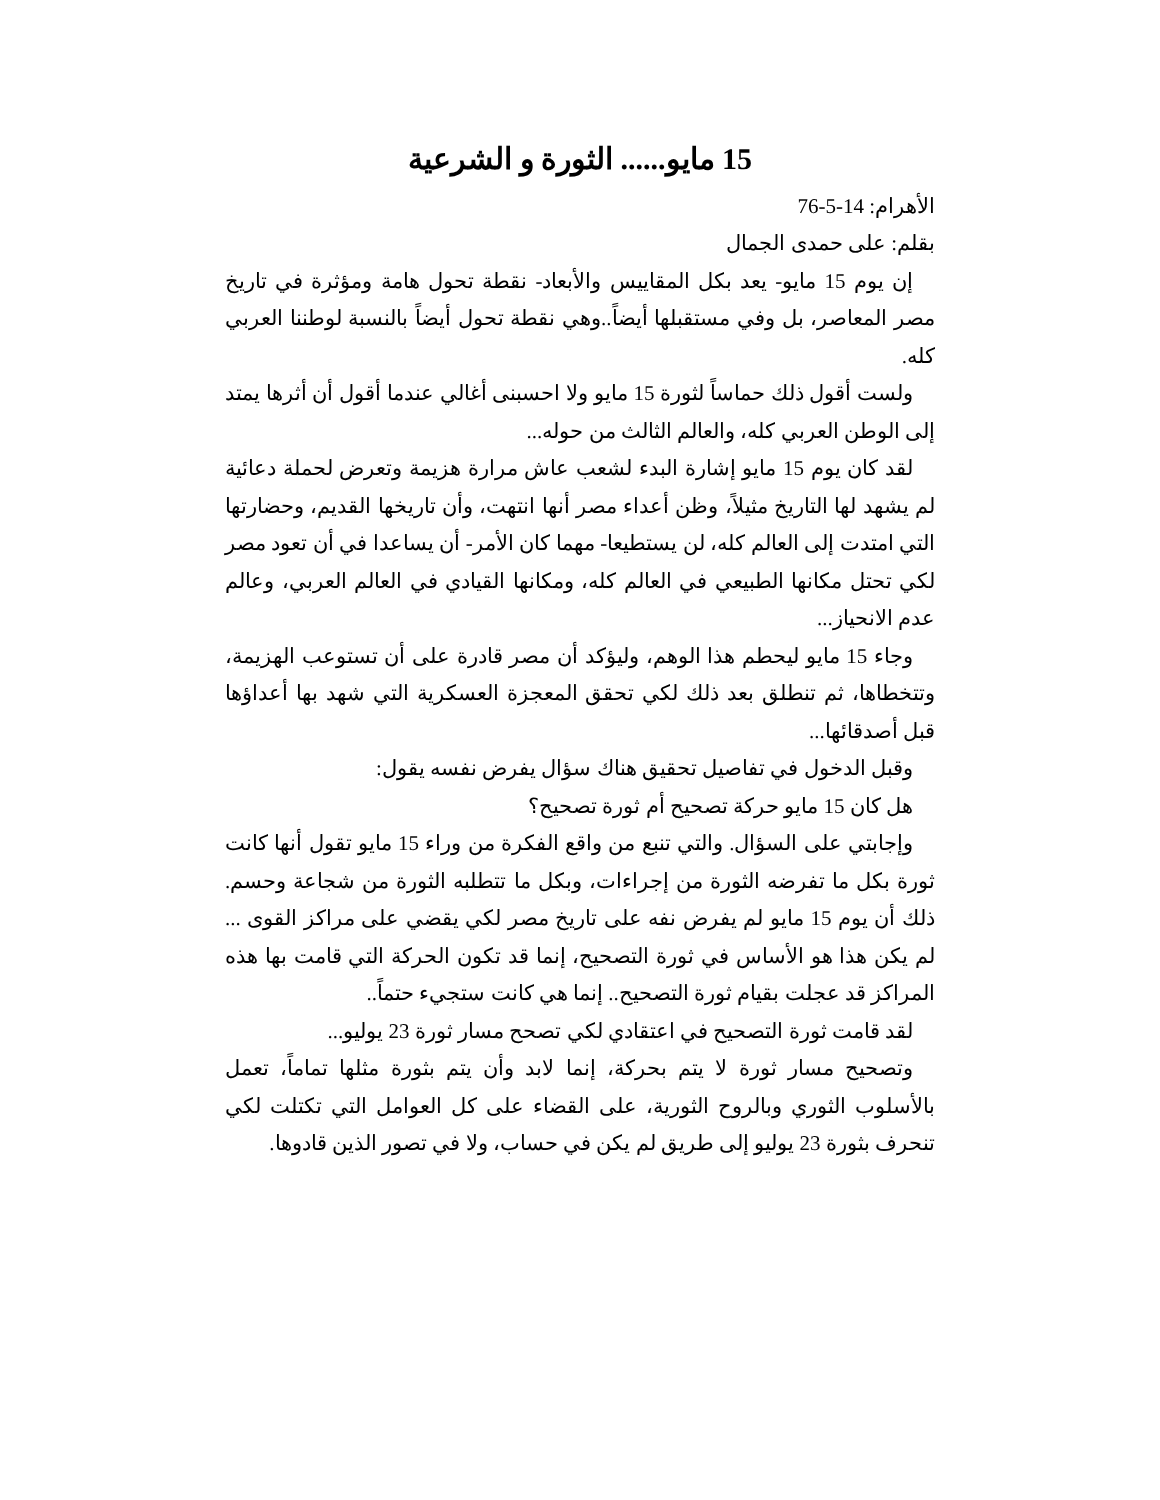15 مايو...... الثورة و الشرعية
الأهرام: 14-5-76
بقلم: على حمدى الجمال
إن يوم 15 مايو- يعد بكل المقاييس والأبعاد- نقطة تحول هامة ومؤثرة في تاريخ مصر المعاصر، بل وفي مستقبلها أيضاً..وهي نقطة تحول أيضاً بالنسبة لوطننا العربي كله.
ولست أقول ذلك حماساً لثورة 15 مايو ولا احسبنى أغالي عندما أقول أن أثرها يمتد إلى الوطن العربي كله، والعالم الثالث من حوله...
لقد كان يوم 15 مايو إشارة البدء لشعب عاش مرارة هزيمة وتعرض لحملة دعائية لم يشهد لها التاريخ مثيلاً، وظن أعداء مصر أنها انتهت، وأن تاريخها القديم، وحضارتها التي امتدت إلى العالم كله، لن يستطيعا- مهما كان الأمر- أن يساعدا في أن تعود مصر لكي تحتل مكانها الطبيعي في العالم كله، ومكانها القيادي في العالم العربي، وعالم عدم الانحياز...
وجاء 15 مايو ليحطم هذا الوهم، وليؤكد أن مصر قادرة على أن تستوعب الهزيمة، وتتخطاها، ثم تنطلق بعد ذلك لكي تحقق المعجزة العسكرية التي شهد بها أعداؤها قبل أصدقائها...
وقبل الدخول في تفاصيل تحقيق هناك سؤال يفرض نفسه يقول:
هل كان 15 مايو حركة تصحيح أم ثورة تصحيح؟
وإجابتي على السؤال. والتي تنبع من واقع الفكرة من وراء 15 مايو تقول أنها كانت ثورة بكل ما تفرضه الثورة من إجراءات، وبكل ما تتطلبه الثورة من شجاعة وحسم. ذلك أن يوم 15 مايو لم يفرض نفه على تاريخ مصر لكي يقضي على مراكز القوى ... لم يكن هذا هو الأساس في ثورة التصحيح، إنما قد تكون الحركة التي قامت بها هذه المراكز قد عجلت بقيام ثورة التصحيح.. إنما هي كانت ستجيء حتماً..
لقد قامت ثورة التصحيح في اعتقادي لكي تصحح مسار ثورة 23 يوليو...
وتصحيح مسار ثورة لا يتم بحركة، إنما لابد وأن يتم بثورة مثلها تماماً، تعمل بالأسلوب الثوري وبالروح الثورية، على القضاء على كل العوامل التي تكتلت لكي تنحرف بثورة 23 يوليو إلى طريق لم يكن في حساب، ولا في تصور الذين قادوها.